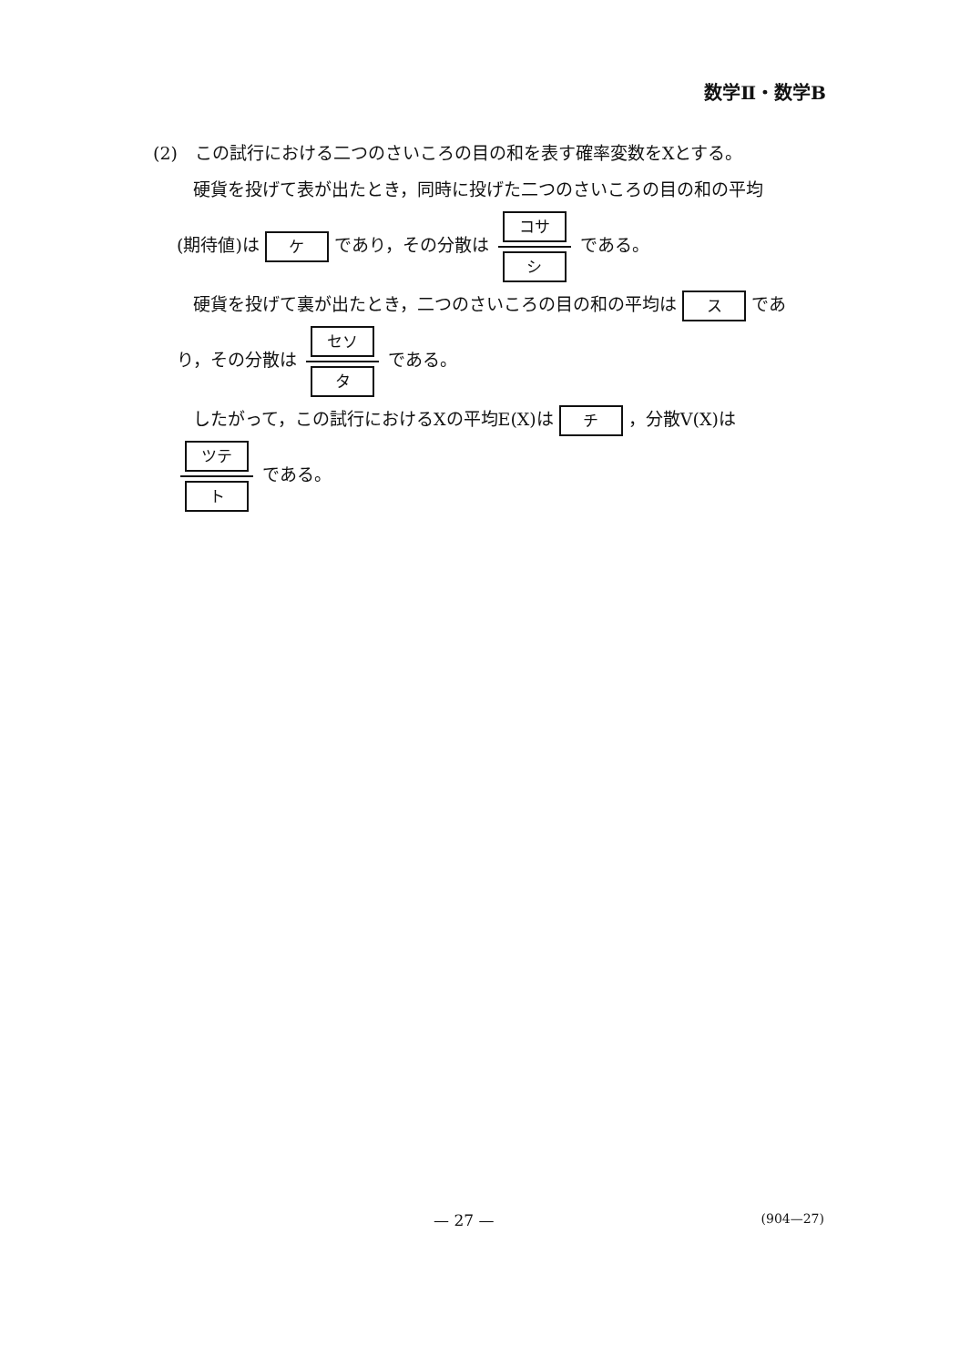数学Ⅱ・数学B
(2)　この試行における二つのさいころの目の和を表す確率変数をXとする。
硬貨を投げて表が出たとき，同時に投げた二つのさいころの目の和の平均
(期待値)は ケ であり，その分散は コサ シ である。
硬貨を投げて裏が出たとき，二つのさいころの目の和の平均は ス であ
り，その分散は セソ タ である。
したがって，この試行におけるXの平均E(X)は チ ，分散V(X)は
ツテ ト である。
— 27 — (904—27)